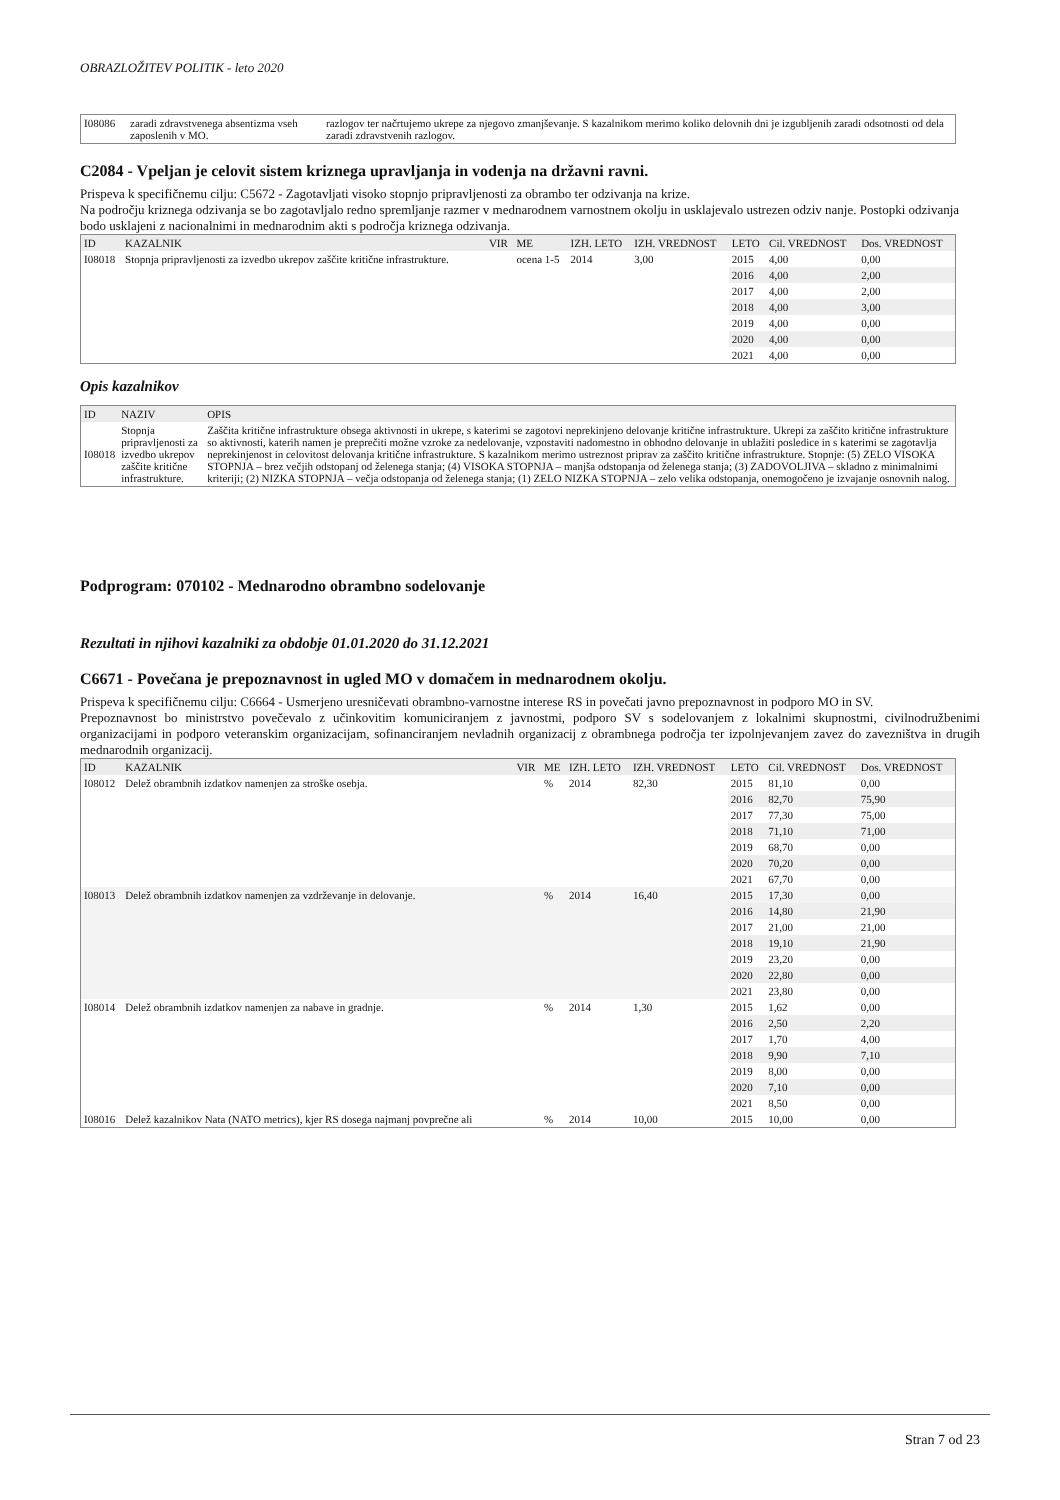OBRAZLOŽITEV POLITIK - leto 2020
| I08086 | zaradi zdravstvenega absentizma vseh zaposlenih v MO. | razlogov ter načrtujemo ukrepe za njegovo zmanjševanje. S kazalnikom merimo koliko delovnih dni je izgubljenih zaradi odsotnosti od dela zaradi zdravstvenih razlogov. |
C2084 - Vpeljan je celovit sistem kriznega upravljanja in vodenja na državni ravni.
Prispeva k specifičnemu cilju: C5672 - Zagotavljati visoko stopnjo pripravljenosti za obrambo ter odzivanja na krize.
Na področju kriznega odzivanja se bo zagotavljalo redno spremljanje razmer v mednarodnem varnostnem okolju in usklajevalo ustrezen odziv nanje. Postopki odzivanja bodo usklajeni z nacionalnimi in mednarodnim akti s področja kriznega odzivanja.
| ID | KAZALNIK | VIR | ME | IZH. LETO | IZH. VREDNOST | LETO | Cil. VREDNOST | Dos. VREDNOST |
| --- | --- | --- | --- | --- | --- | --- | --- | --- |
| I08018 | Stopnja pripravljenosti za izvedbo ukrepov zaščite kritične infrastrukture. | | ocena 1-5 | 2014 | 3,00 | 2015 | 4,00 | 0,00 |
| | | | | | | 2016 | 4,00 | 2,00 |
| | | | | | | 2017 | 4,00 | 2,00 |
| | | | | | | 2018 | 4,00 | 3,00 |
| | | | | | | 2019 | 4,00 | 0,00 |
| | | | | | | 2020 | 4,00 | 0,00 |
| | | | | | | 2021 | 4,00 | 0,00 |
Opis kazalnikov
| ID | NAZIV | OPIS |
| --- | --- | --- |
| I08018 | Stopnja pripravljenosti za izvedbo ukrepov zaščite kritične infrastrukture. | Zaščita kritične infrastrukture obsega aktivnosti in ukrepe, s katerimi se zagotovi neprekinjeno delovanje kritične infrastrukture. Ukrepi za zaščito kritične infrastrukture so aktivnosti, katerih namen je preprečiti možne vzroke za nedelovanje, vzpostaviti nadomestno in obhodno delovanje in ublažiti posledice in s katerimi se zagotavlja neprekinjenost in celovitost delovanja kritične infrastrukture. S kazalnikom merimo ustreznost priprav za zaščito kritične infrastrukture. Stopnje: (5) ZELO VISOKA STOPNJA – brez večjih odstopanj od želenega stanja; (4) VISOKA STOPNJA – manjša odstopanja od želenega stanja; (3) ZADOVOLJIVA – skladno z minimalnimi kriteriji; (2) NIZKA STOPNJA – večja odstopanja od želenega stanja; (1) ZELO NIZKA STOPNJA – zelo velika odstopanja, onemogočeno je izvajanje osnovnih nalog. |
Podprogram: 070102 - Mednarodno obrambno sodelovanje
Rezultati in njihovi kazalniki za obdobje 01.01.2020 do 31.12.2021
C6671 - Povečana je prepoznavnost in ugled MO v domačem in mednarodnem okolju.
Prispeva k specifičnemu cilju: C6664 - Usmerjeno uresničevati obrambno-varnostne interese RS in povečati javno prepoznavnost in podporo MO in SV.
Prepoznavnost bo ministrstvo povečevalo z učinkovitim komuniciranjem z javnostmi, podporo SV s sodelovanjem z lokalnimi skupnostmi, civilnodružbenimi organizacijami in podporo veteranskim organizacijam, sofinanciranjem nevladnih organizacij z obrambnega področja ter izpolnjevanjem zavez do zavezništva in drugih mednarodnih organizacij.
| ID | KAZALNIK | VIR | ME | IZH. LETO | IZH. VREDNOST | LETO | Cil. VREDNOST | Dos. VREDNOST |
| --- | --- | --- | --- | --- | --- | --- | --- | --- |
| I08012 | Delež obrambnih izdatkov namenjen za stroške osebja. | | % | 2014 | 82,30 | 2015 | 81,10 | 0,00 |
| | | | | | | 2016 | 82,70 | 75,90 |
| | | | | | | 2017 | 77,30 | 75,00 |
| | | | | | | 2018 | 71,10 | 71,00 |
| | | | | | | 2019 | 68,70 | 0,00 |
| | | | | | | 2020 | 70,20 | 0,00 |
| | | | | | | 2021 | 67,70 | 0,00 |
| I08013 | Delež obrambnih izdatkov namenjen za vzdrževanje in delovanje. | | % | 2014 | 16,40 | 2015 | 17,30 | 0,00 |
| | | | | | | 2016 | 14,80 | 21,90 |
| | | | | | | 2017 | 21,00 | 21,00 |
| | | | | | | 2018 | 19,10 | 21,90 |
| | | | | | | 2019 | 23,20 | 0,00 |
| | | | | | | 2020 | 22,80 | 0,00 |
| | | | | | | 2021 | 23,80 | 0,00 |
| I08014 | Delež obrambnih izdatkov namenjen za nabave in gradnje. | | % | 2014 | 1,30 | 2015 | 1,62 | 0,00 |
| | | | | | | 2016 | 2,50 | 2,20 |
| | | | | | | 2017 | 1,70 | 4,00 |
| | | | | | | 2018 | 9,90 | 7,10 |
| | | | | | | 2019 | 8,00 | 0,00 |
| | | | | | | 2020 | 7,10 | 0,00 |
| | | | | | | 2021 | 8,50 | 0,00 |
| I08016 | Delež kazalnikov Nata (NATO metrics), kjer RS dosega najmanj povprečne ali | | % | 2014 | 10,00 | 2015 | 10,00 | 0,00 |
Stran 7 od 23